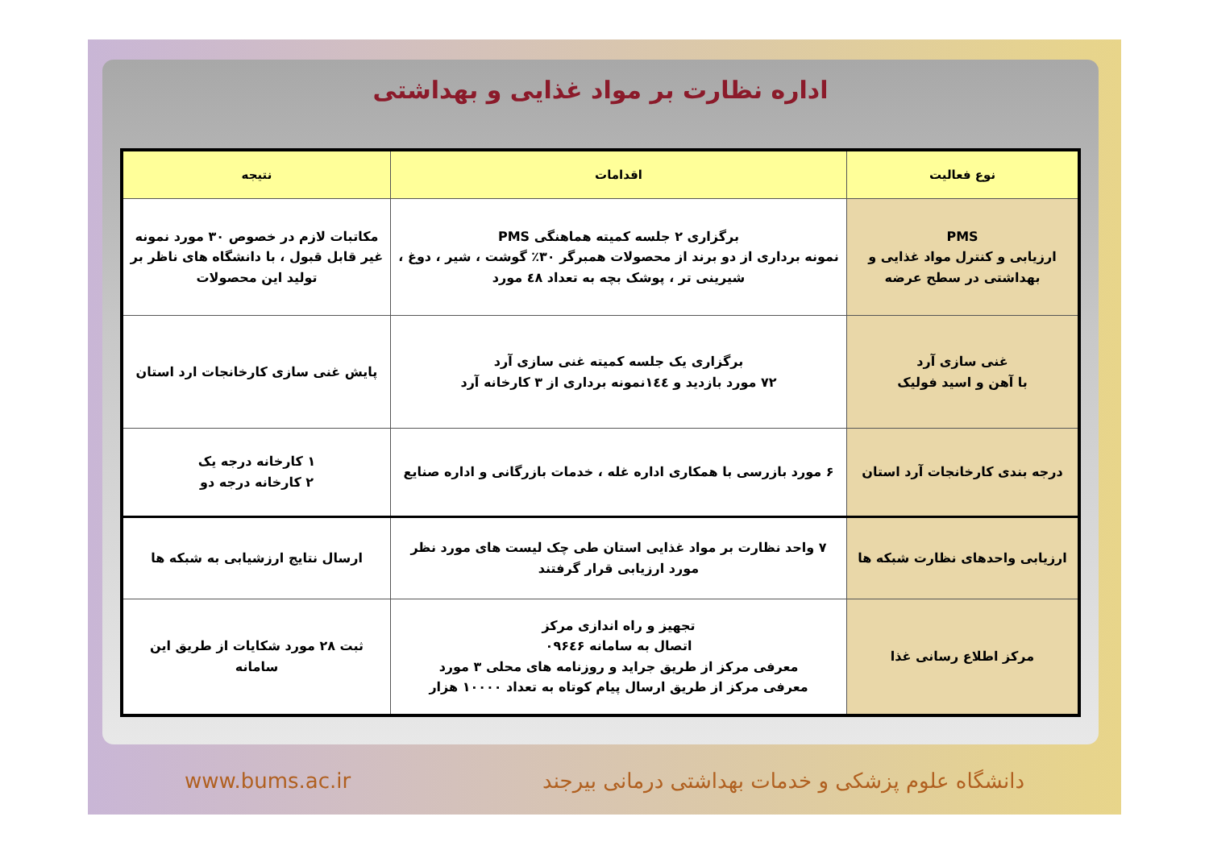اداره نظارت بر مواد غذایی و بهداشتی
| نوع فعالیت | اقدامات | نتیجه |
| --- | --- | --- |
| PMS ارزیابی و کنترل مواد غذایی و بهداشتی در سطح عرضه | برگزاری ۲ جلسه کمیته هماهنگی PMS نمونه برداری از دو برند از محصولات همبرگر ۳۰٪ گوشت ، شیر ، دوغ ، شیرینی تر ، پوشک بچه به تعداد ٤٨ مورد | مکاتبات لازم در خصوص ۳۰ مورد نمونه غیر قابل قبول ، با دانشگاه های ناظر بر تولید این محصولات |
| غنی سازی آرد با آهن و اسید فولیک | برگزاری یک جلسه کمیته غنی سازی آرد ۷۲ مورد بازدید و ۱٤٤نمونه برداری از ۳ کارخانه آرد | پایش غنی سازی کارخانجات ارد استان |
| درجه بندی کارخانجات آرد استان | ۶ مورد بازرسی با همکاری اداره غله ، خدمات بازرگانی و اداره صنایع | ۱ کارخانه درجه یک ۲ کارخانه درجه دو |
| ارزیابی واحدهای نظارت شبکه ها | ۷ واحد نظارت بر مواد غذایی استان طی چک لیست های مورد نظر مورد ارزیابی قرار گرفتند | ارسال نتایج ارزشیابی به شبکه ها |
| مرکز اطلاع رسانی غذا | تجهیز و راه اندازی مرکز اتصال به سامانه ۰۹۶٤۶ معرفی مرکز از طریق جراید و روزنامه های محلی ۳ مورد معرفی مرکز از طریق ارسال پیام کوتاه به تعداد ۱۰۰۰۰ هزار | ثبت ۲۸ مورد شکایات از طریق این سامانه |
www.bums.ac.ir دانشگاه علوم پزشکی و خدمات بهداشتی درمانی بیرجند